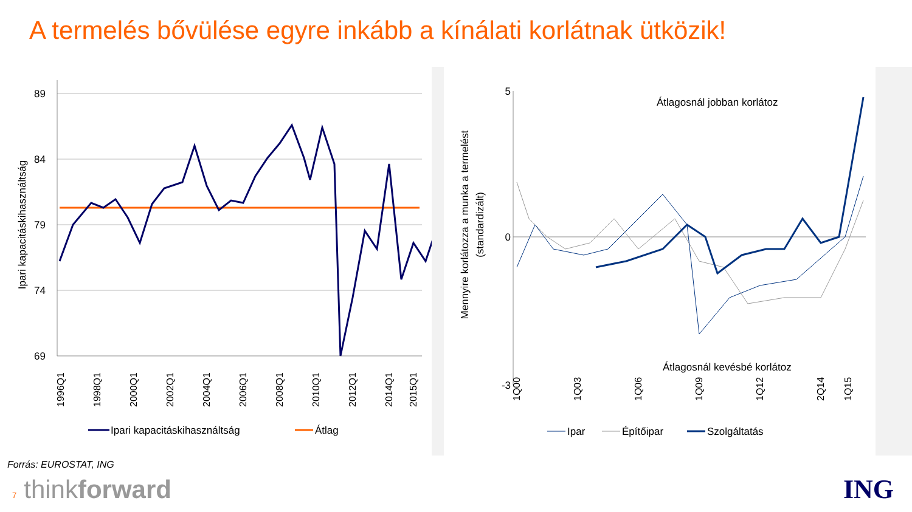A termelés bővülése egyre inkább a kínálati korlátnak ütközik!
Ipari kapacitáskihasználtság
89
84
79
74
69
1996Q1
1998Q1
2000Q1
2002Q1
2004Q1
2006Q1
2008Q1
2010Q1
2012Q1
2014Q1
2015Q1
Ipari kapacitáskihasználtság
Átlag
Mennyire korlátozza a munka a termelést
(standardizált)
5
0
-3
Átlagosnál jobban korlátoz
Átlagosnál kevésbé korlátoz
1Q00
1Q03
1Q06
1Q09
1Q12
2Q14
1Q15
Ipar
Építőipar
Szolgáltatás
Forrás: EUROSTAT, ING
7 thinkforward ING